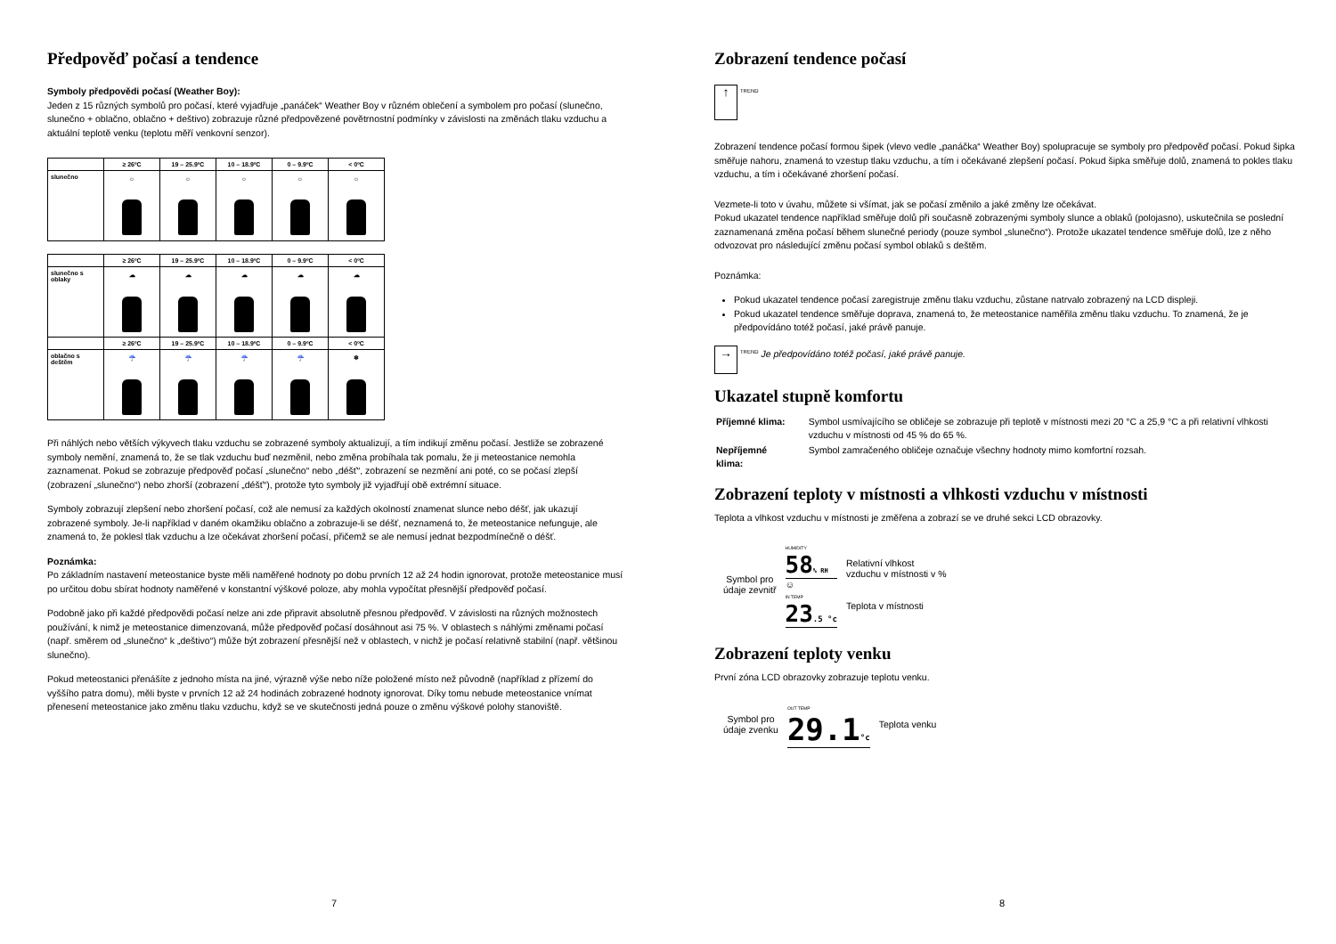Předpověď počasí a tendence
Symboly předpovědi počasí (Weather Boy):
Jeden z 15 různých symbolů pro počasí, které vyjadřuje „panáček“ Weather Boy v různém oblečení a symbolem pro počasí (slunečno, slunečno + oblačno, oblačno + deštivo) zobrazuje různé předpovězené povětrnostní podmínky v závislosti na změnách tlaku vzduchu a aktuální teplotě venku (teplotu měří venkovní senzor).
| | ≥ 26ºC | 19 – 25.9ºC | 10 – 18.9ºC | 0 – 9.9ºC | < 0ºC |
| --- | --- | --- | --- | --- | --- |
| slunečno | ☼ | ☼ | ☼ | ☼ | ☼ |
| | ≥ 26ºC | 19 – 25.9ºC | 10 – 18.9ºC | 0 – 9.9ºC | < 0ºC |
| --- | --- | --- | --- | --- | --- |
| slunečno s oblaky | ☁ | ☁ | ☁ | ☁ | ☁ |
| | ≥ 26ºC | 19 – 25.9ºC | 10 – 18.9ºC | 0 – 9.9ºC | < 0ºC |
| oblačno s deštěm | ☔ | ☔ | ☔ | ☔ | ❄ |
Při náhlých nebo větších výkyvech tlaku vzduchu se zobrazené symboly aktualizují, a tím indikují změnu počasí. Jestliže se zobrazené symboly nemění, znamená to, že se tlak vzduchu buď nezměnil, nebo změna probíhala tak pomalu, že ji meteostanice nemohla zaznamenat. Pokud se zobrazuje předpověď počasí „slunečno“ nebo „déšť“, zobrazení se nezmění ani poté, co se počasí zlepší (zobrazení „slunečno“) nebo zhorší (zobrazení „déšť“), protože tyto symboly již vyjadřují obě extrémní situace.
Symboly zobrazují zlepšení nebo zhoršení počasí, což ale nemusí za každých okolností znamenat slunce nebo déšť, jak ukazují zobrazené symboly. Je-li například v daném okamžiku oblačno a zobrazuje-li se déšť, neznamená to, že meteostanice nefunguje, ale znamená to, že poklesl tlak vzduchu a lze očekávat zhoršení počasí, přičemž se ale nemusí jednat bezpodmínečně o déšť.
Poznámka:
Po základním nastavení meteostanice byste měli naměřené hodnoty po dobu prvních 12 až 24 hodin ignorovat, protože meteostanice musí po určitou dobu sbírat hodnoty naměřené v konstantní výškové poloze, aby mohla vypočítat přesnější předpověď počasí.
Podobně jako při každé předpovědi počasí nelze ani zde připravit absolutně přesnou předpověď. V závislosti na různých možnostech používání, k nimž je meteostanice dimenzovaná, může předpověď počasí dosáhnout asi 75 %. V oblastech s náhlými změnami počasí (např. směrem od „slunečno“ k „deštivo“) může být zobrazení přesnější než v oblastech, v nichž je počasí relativně stabilní (např. většinou slunečno).
Pokud meteostanici přenášíte z jednoho místa na jiné, výrazně výše nebo níže položené místo než původně (například z přízemí do vyššího patra domu), měli byste v prvních 12 až 24 hodinách zobrazené hodnoty ignorovat. Díky tomu nebude meteostanice vnímat přenesení meteostanice jako změnu tlaku vzduchu, když se ve skutečnosti jedná pouze o změnu výškové polohy stanoviště.
7
Zobrazení tendence počasí
↑ TREND
Zobrazení tendence počasí formou šipek (vlevo vedle „panáčka“ Weather Boy) spolupracuje se symboly pro předpověď počasí. Pokud šipka směřuje nahoru, znamená to vzestup tlaku vzduchu, a tím i očekávané zlepšení počasí. Pokud šipka směřuje dolů, znamená to pokles tlaku vzduchu, a tím i očekávané zhoršení počasí.
Vezmete-li toto v úvahu, můžete si všímat, jak se počasí změnilo a jaké změny lze očekávat.
Pokud ukazatel tendence například směřuje dolů při současně zobrazenými symboly slunce a oblaků (polojasno), uskutečnila se poslední zaznamenaná změna počasí během slunečné periody (pouze symbol „slunečno“). Protože ukazatel tendence směřuje dolů, lze z něho odvozovat pro následující změnu počasí symbol oblaků s deštěm.
Poznámka:
Pokud ukazatel tendence počasí zaregistruje změnu tlaku vzduchu, zůstane natrvalo zobrazený na LCD displeji.
Pokud ukazatel tendence směřuje doprava, znamená to, že meteostanice naměřila změnu tlaku vzduchu. To znamená, že je předpovídáno totéž počasí, jaké právě panuje.
→ TREND Je předpovídáno totéž počasí, jaké právě panuje.
Ukazatel stupně komfortu
| Příjemné klima: | Symbol usmívajícího se obličeje se zobrazuje při teplotě v místnosti mezi 20 °C a 25,9 °C a při relativní vlhkosti vzduchu v místnosti od 45 % do 65 %. |
| Nepříjemné klima: | Symbol zamračeného obličeje označuje všechny hodnoty mimo komfortní rozsah. |
Zobrazení teploty v místnosti a vlhkosti vzduchu v místnosti
Teplota a vlhkost vzduchu v místnosti je změřena a zobrazí se ve druhé sekci LCD obrazovky.
Symbol pro
údaje zevnitř
HUMIDITY
58% RH
☺
IN TEMP
23.5 °c
Relativní vlhkost
vzduchu v místnosti v %
Teplota v místnosti
Zobrazení teploty venku
První zóna LCD obrazovky zobrazuje teplotu venku.
Symbol pro
údaje zvenku
OUT TEMP
29.1°c
Teplota venku
8